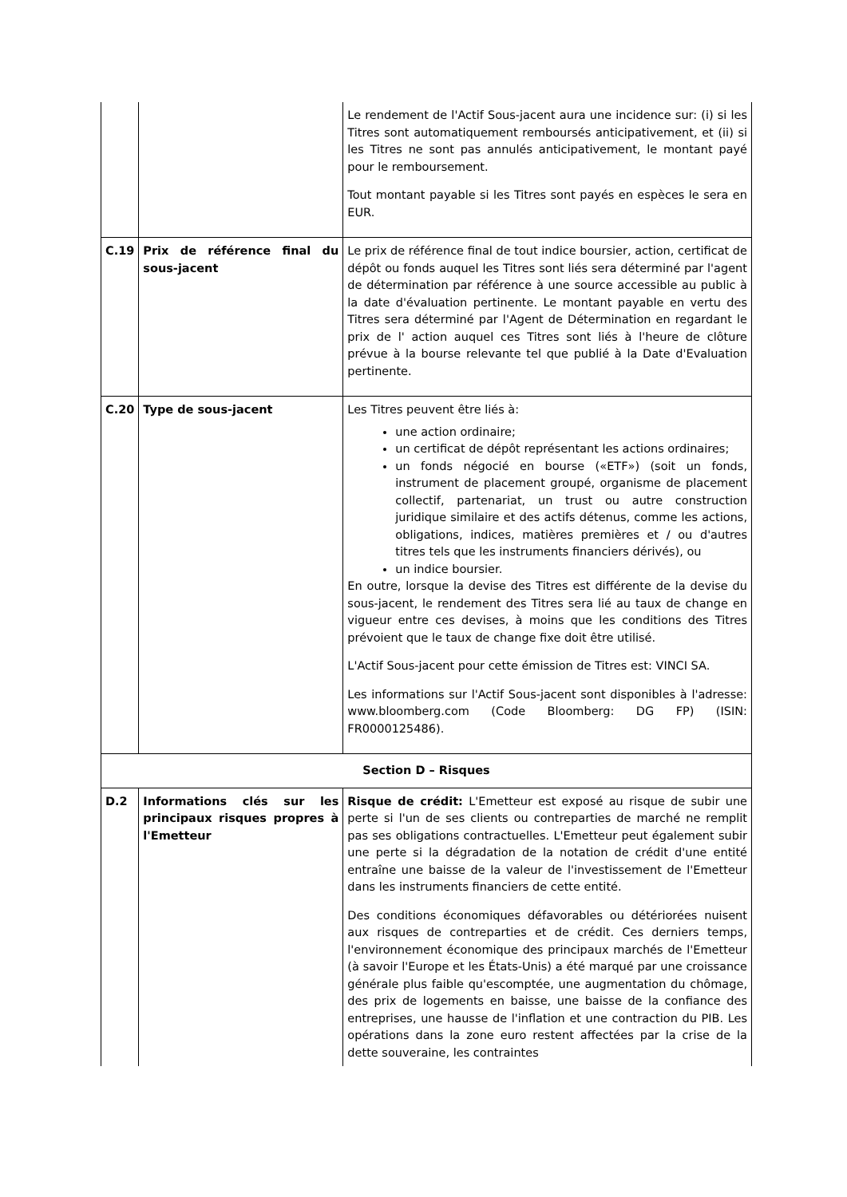| | | Le rendement de l'Actif Sous-jacent aura une incidence sur: (i) si les Titres sont automatiquement remboursés anticipativement, et (ii) si les Titres ne sont pas annulés anticipativement, le montant payé pour le remboursement. Tout montant payable si les Titres sont payés en espèces le sera en EUR. |
| C.19 | Prix de référence final du sous-jacent | Le prix de référence final de tout indice boursier, action, certificat de dépôt ou fonds auquel les Titres sont liés sera déterminé par l'agent de détermination par référence à une source accessible au public à la date d'évaluation pertinente. Le montant payable en vertu des Titres sera déterminé par l'Agent de Détermination en regardant le prix de l' action auquel ces Titres sont liés à l'heure de clôture prévue à la bourse relevante tel que publié à la Date d'Evaluation pertinente. |
| C.20 | Type de sous-jacent | Les Titres peuvent être liés à: une action ordinaire; un certificat de dépôt représentant les actions ordinaires; un fonds négocié en bourse («ETF») (soit un fonds, instrument de placement groupé, organisme de placement collectif, partenariat, un trust ou autre construction juridique similaire et des actifs détenus, comme les actions, obligations, indices, matières premières et / ou d'autres titres tels que les instruments financiers dérivés), ou un indice boursier. En outre, lorsque la devise des Titres est différente de la devise du sous-jacent, le rendement des Titres sera lié au taux de change en vigueur entre ces devises, à moins que les conditions des Titres prévoient que le taux de change fixe doit être utilisé. L'Actif Sous-jacent pour cette émission de Titres est: VINCI SA. Les informations sur l'Actif Sous-jacent sont disponibles à l'adresse: www.bloomberg.com (Code Bloomberg: DG FP) (ISIN: FR0000125486). |
| Section D – Risques | | |
| D.2 | Informations clés sur les principaux risques propres à l'Emetteur | Risque de crédit: L'Emetteur est exposé au risque de subir une perte si l'un de ses clients ou contreparties de marché ne remplit pas ses obligations contractuelles. L'Emetteur peut également subir une perte si la dégradation de la notation de crédit d'une entité entraîne une baisse de la valeur de l'investissement de l'Emetteur dans les instruments financiers de cette entité. Des conditions économiques défavorables ou détériorées nuisent aux risques de contreparties et de crédit. Ces derniers temps, l'environnement économique des principaux marchés de l'Emetteur (à savoir l'Europe et les États-Unis) a été marqué par une croissance générale plus faible qu'escomptée, une augmentation du chômage, des prix de logements en baisse, une baisse de la confiance des entreprises, une hausse de l'inflation et une contraction du PIB. Les opérations dans la zone euro restent affectées par la crise de la dette souveraine, les contraintes |